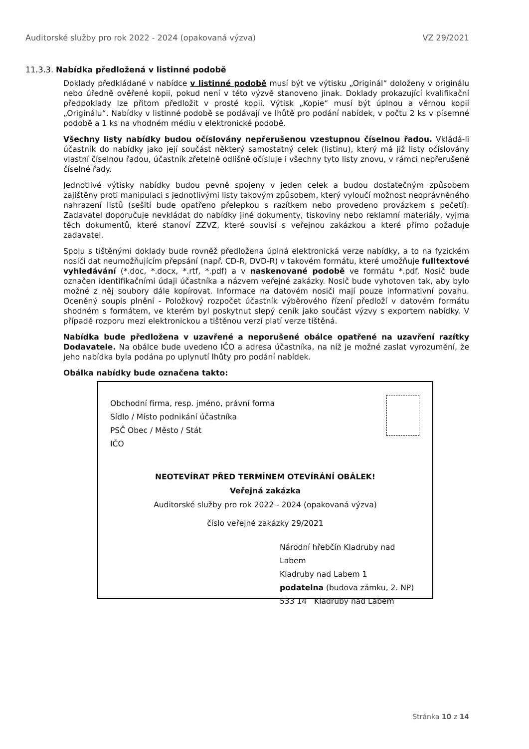Auditorské služby pro rok 2022 - 2024 (opakovaná výzva) VZ 29/2021
11.3.3. Nabídka předložená v listinné podobě
Doklady předkládané v nabídce v listinné podobě musí být ve výtisku „Originál“ doloženy v originálu nebo úředně ověřené kopii, pokud není v této výzvě stanoveno jinak. Doklady prokazující kvalifikační předpoklady lze přitom předložit v prosté kopii. Výtisk „Kopie“ musí být úplnou a věrnou kopií „Originálu“. Nabídky v listinné podobě se podávají ve lhůtě pro podání nabídek, v počtu 2 ks v písemné podobě a 1 ks na vhodném médiu v elektronické podobě.
Všechny listy nabídky budou očíslovány nepřerušenou vzestupnou číselnou řadou. Vkládá-li účastník do nabídky jako její součást některý samostatný celek (listinu), který má již listy očíslovány vlastní číselnou řadou, účastník zřetelně odlišně očísluje i všechny tyto listy znovu, v rámci nepřerušené číselné řady.
Jednotlivé výtisky nabídky budou pevně spojeny v jeden celek a budou dostatečným způsobem zajištěny proti manipulaci s jednotlivými listy takovým způsobem, který vyloučí možnost neoprávněného nahrazení listů (sešití bude opatřeno přelepkou s razítkem nebo provedeno provázkem s pečetí). Zadavatel doporučuje nevkládat do nabídky jiné dokumenty, tiskoviny nebo reklamní materiály, vyjma těch dokumentů, které stanoví ZZVZ, které souvisí s veřejnou zakázkou a které přímo požaduje zadavatel.
Spolu s tištěnými doklady bude rovněž předložena úplná elektronická verze nabídky, a to na fyzickém nosiči dat neumožňujícím přepsání (např. CD-R, DVD-R) v takovém formátu, které umožňuje fulltextové vyhledávání (*.doc, *.docx, *.rtf, *.pdf) a v naskenované podobě ve formátu *.pdf. Nosič bude označen identifikačními údaji účastníka a názvem veřejné zakázky. Nosič bude vyhotoven tak, aby bylo možné z něj soubory dále kopírovat. Informace na datovém nosiči mají pouze informativní povahu. Oceněný soupis plnění - Položkový rozpočet účastník výběrového řízení předloží v datovém formátu shodném s formátem, ve kterém byl poskytnut slepý ceník jako součást výzvy s exportem nabídky. V případě rozporu mezi elektronickou a tištěnou verzí platí verze tištěná.
Nabídka bude předložena v uzavřené a neporušené obálce opatřené na uzavření razítky Dodavatele. Na obálce bude uvedeno IČO a adresa účastníka, na níž je možné zaslat vyrozumění, že jeho nabídka byla podána po uplynutí lhůty pro podání nabídek.
Obálka nabídky bude označena takto:
Obchodní firma, resp. jméno, právní forma
Sídlo / Místo podnikání účastníka
PSČ Obec / Město / Stát
IČO
NEOTEVÍRAT PŘED TERMÍNEM OTEVÍRÁNÍ OBÁLEK!
Veřejná zakázka
Auditorské služby pro rok 2022 - 2024 (opakovaná výzva)
číslo veřejné zakázky 29/2021
Národní hřebčín Kladruby nad Labem
Kladruby nad Labem 1
podatelna (budova zámku, 2. NP)
533 14 Kladruby nad Labem
Stránka 10 z 14